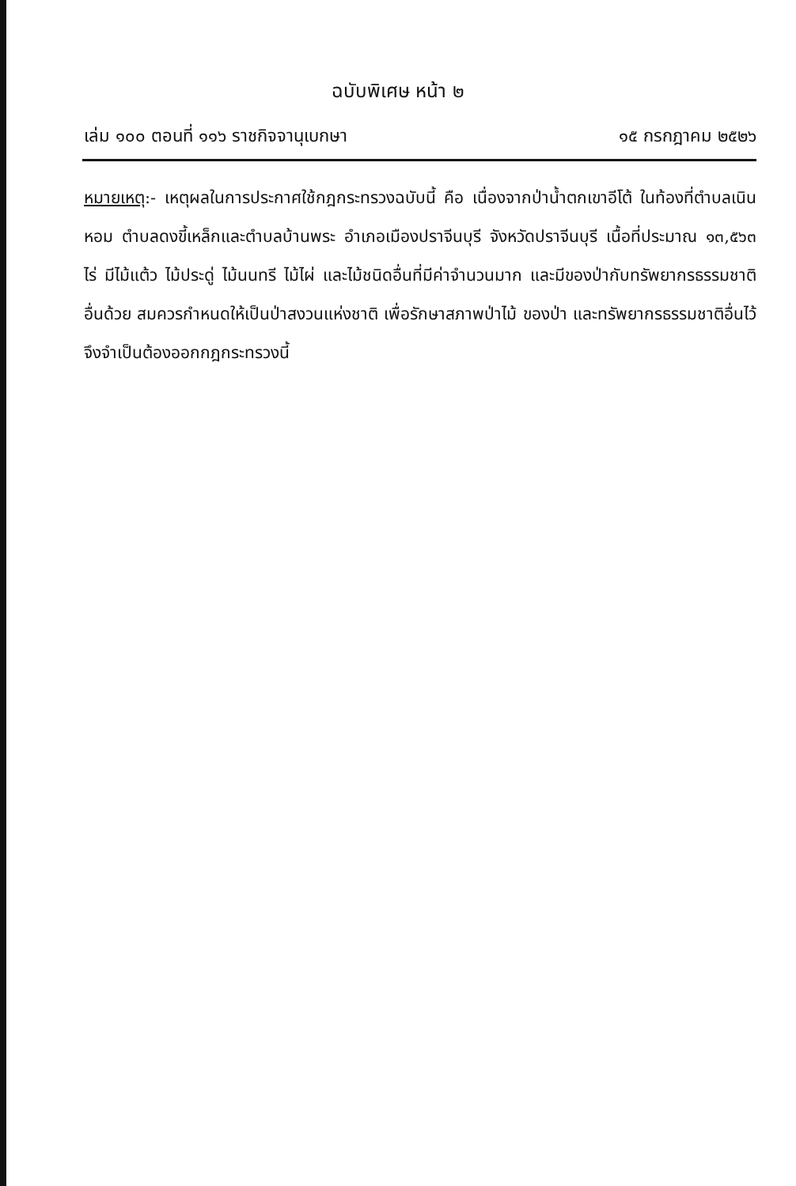ฉบับพิเศษ หน้า ๒
เล่ม ๑๐๐ ตอนที่ ๑๑๖ ราชกิจจานุเบกษา ๑๕ กรกฎาคม ๒๕๒๖
หมายเหตุ:- เหตุผลในการประกาศใช้กฎกระทรวงฉบับนี้ คือ เนื่องจากป่าน้ำตกเขาอีโต้ ในท้องที่ตำบลเนินหอม ตำบลดงขี้เหล็กและตำบลบ้านพระ อำเภอเมืองปราจีนบุรี จังหวัดปราจีนบุรี เนื้อที่ประมาณ ๑๓,๕๖๓ ไร่ มีไม้แต้ว ไม้ประดู่ ไม้นนทรี ไม้ไผ่ และไม้ชนิดอื่นที่มีค่าจำนวนมาก และมีของป่ากับทรัพยากรธรรมชาติอื่นด้วย สมควรกำหนดให้เป็นป่าสงวนแห่งชาติ เพื่อรักษาสภาพป่าไม้ ของป่า และทรัพยากรธรรมชาติอื่นไว้ จึงจำเป็นต้องออกกฎกระทรวงนี้